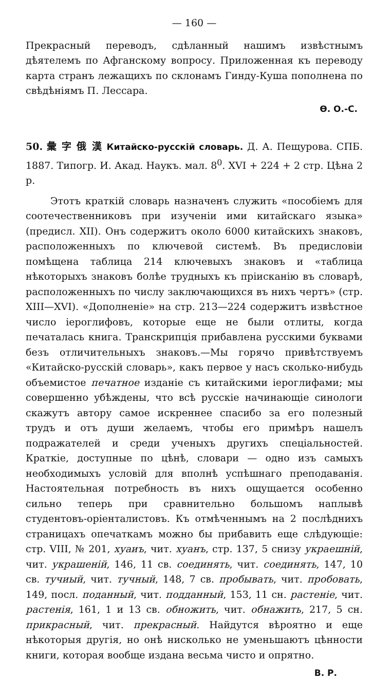— 160 —
Прекрасный переводъ, сдѣланный нашимъ извѣстнымъ дѣятелемъ по Афганскому вопросу. Приложенная къ переводу карта странъ лежащихъ по склонамъ Гинду-Куша пополнена по свѣдѣніямъ П. Лессара.
Ѳ. О.-С.
50. 彙 字 俄 漢 Китайско-русскій словарь. Д. А. Пещурова. СПБ. 1887. Типогр. И. Акад. Наукъ. мал. 8<sup>0</sup>. XVI + 224 + 2 стр. Цѣна 2 р.
Этотъ краткій словарь назначенъ служить «пособіемъ для соотечественниковъ при изученіи ими китайскаго языка» (предисл. XII). Онъ содержитъ около 6000 китайскихъ знаковъ, расположенныхъ по ключевой системѣ. Въ предисловіи помѣщена таблица 214 ключевыхъ знаковъ и «таблица нѣкоторыхъ знаковъ болѣе трудныхъ къ пріисканію въ словарѣ, расположенныхъ по числу заключающихся въ нихъ чертъ» (стр. XIII—XVI). «Дополненіе» на стр. 213—224 содержитъ извѣстное число іероглифовъ, которые еще не были отлиты, когда печаталась книга. Транскрипція прибавлена русскими буквами безъ отличительныхъ знаковъ.—Мы горячо привѣтствуемъ «Китайско-русскій словарь», какъ первое у насъ сколько-нибудь объемистое печатное изданіе съ китайскими іероглифами; мы совершенно убѣждены, что всѣ русскіе начинающіе синологи скажутъ автору самое искреннее спасибо за его полезный трудъ и отъ души желаемъ, чтобы его примѣръ нашелъ подражателей и среди ученыхъ другихъ спеціальностей. Краткіе, доступные по цѣнѣ, словари — одно изъ самыхъ необходимыхъ условій для вполнѣ успѣшнаго преподаванія. Настоятельная потребность въ нихъ ощущается особенно сильно теперь при сравнительно большомъ наплывѣ студентовъ-оріенталистовъ. Къ отмѣченнымъ на 2 послѣднихъ страницахъ опечаткамъ можно бы прибавить еще слѣдующіе: стр. VIII, № 201, хуаиъ, чит. хуанъ, стр. 137, 5 снизу украешній, чит. украшеній, 146, 11 св. соединять, чит. соединять, 147, 10 св. тучиый, чит. тучный, 148, 7 св. пробывать, чит. пробовать, 149, посл. поданный, чит. подданный, 153, 11 сн. растеніе, чит. растенія, 161, 1 и 13 св. обножить, чит. обнажить, 217, 5 сн. прикрасный, чит. прекрасный. Найдутся вѣроятно и еще нѣкоторыя другія, но онѣ нисколько не уменьшаютъ цѣнности книги, которая вообще издана весьма чисто и опрятно.
В. Р.